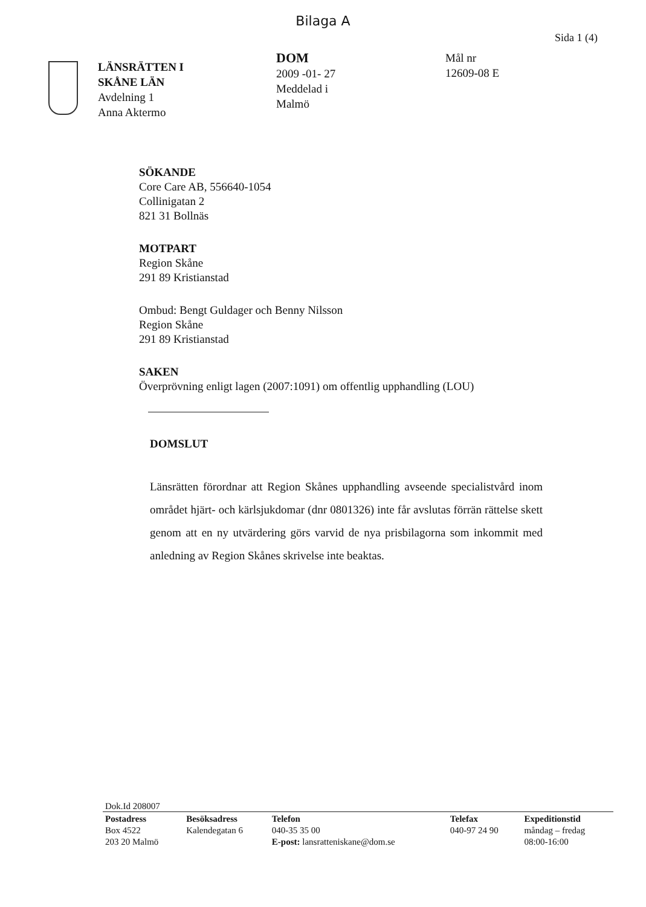Bilaga A
Sida 1 (4)
LÄNSRÄTTEN I
SKÅNE LÄN
Avdelning 1
Anna Aktermo
DOM
2009 -01- 27
Meddelad i
Malmö
Mål nr
12609-08 E
SÖKANDE
Core Care AB, 556640-1054
Collinigatan 2
821 31 Bollnäs
MOTPART
Region Skåne
291 89 Kristianstad
Ombud: Bengt Guldager och Benny Nilsson
Region Skåne
291 89 Kristianstad
SAKEN
Överprövning enligt lagen (2007:1091) om offentlig upphandling (LOU)
DOMSLUT
Länsrätten förordnar att Region Skånes upphandling avseende specialistvård inom området hjärt- och kärlsjukdomar (dnr 0801326) inte får avslutas förrän rättelse skett genom att en ny utvärdering görs varvid de nya prisbilagorna som inkommit med anledning av Region Skånes skrivelse inte beaktas.
Dok.Id 208007
| Postadress Box 4522 203 20 Malmö | Besöksadress Kalendegatan 6 | Telefon 040-35 35 00 E-post: lansratteniskane@dom.se | Telefax 040-97 24 90 | Expeditionstid måndag – fredag 08:00-16:00 |